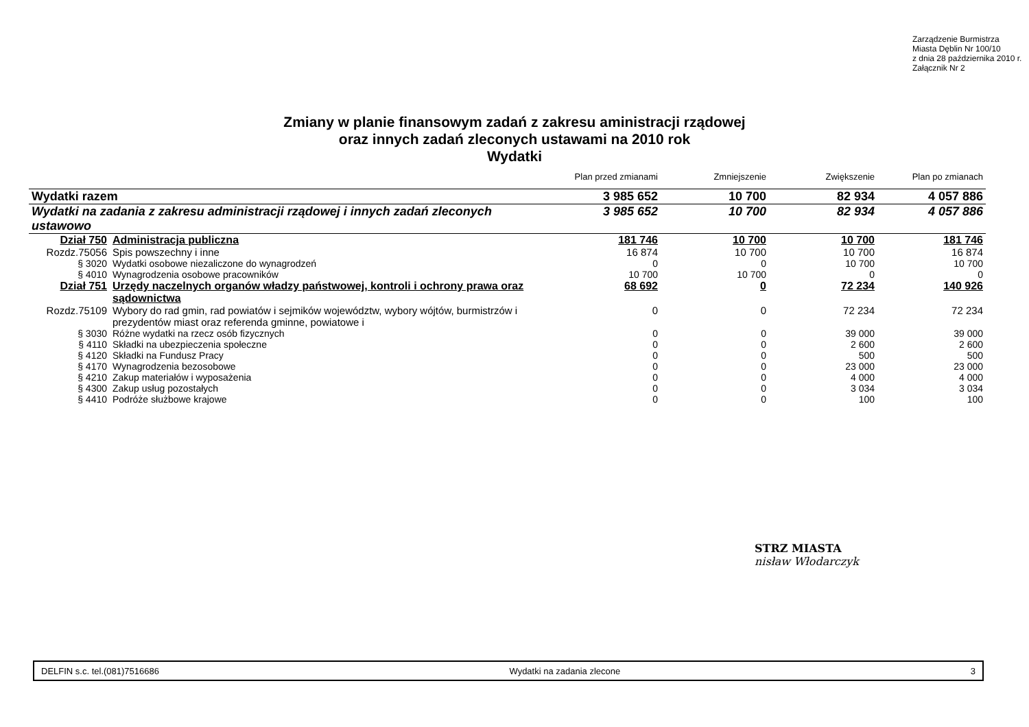Zarządzenie Burmistrza
Miasta Dęblin Nr 100/10
z dnia 28 października 2010 r.
Załącznik Nr 2
Zmiany w planie finansowym zadań z zakresu aministracji rządowej
oraz innych zadań zleconych ustawami na 2010 rok
Wydatki
| | | Plan przed zmianami | Zmniejszenie | Zwiększenie | Plan po zmianach |
| --- | --- | --- | --- | --- | --- |
| Wydatki razem | | 3 985 652 | 10 700 | 82 934 | 4 057 886 |
| Wydatki na zadania z zakresu administracji rządowej i innych zadań zleconych ustawowo | | 3 985 652 | 10 700 | 82 934 | 4 057 886 |
| Dział 750 | Administracja publiczna | 181 746 | 10 700 | 10 700 | 181 746 |
| Rozdz.75056 | Spis powszechny i inne | 16 874 | 10 700 | 10 700 | 16 874 |
| § 3020 | Wydatki osobowe niezaliczone do wynagrodzeń | 0 | 0 | 10 700 | 10 700 |
| § 4010 | Wynagrodzenia osobowe pracowników | 10 700 | 10 700 | 0 | 0 |
| Dział 751 | Urzędy naczelnych organów władzy państwowej, kontroli i ochrony prawa oraz sądownictwa | 68 692 | 0 | 72 234 | 140 926 |
| Rozdz.75109 | Wybory do rad gmin, rad powiatów i sejmików województw, wybory wójtów, burmistrzów i prezydentów miast oraz referenda gminne, powiatowe i | 0 | 0 | 72 234 | 72 234 |
| § 3030 | Różne wydatki na rzecz osób fizycznych | 0 | 0 | 39 000 | 39 000 |
| § 4110 | Składki na ubezpieczenia społeczne | 0 | 0 | 2 600 | 2 600 |
| § 4120 | Składki na Fundusz Pracy | 0 | 0 | 500 | 500 |
| § 4170 | Wynagrodzenia bezosobowe | 0 | 0 | 23 000 | 23 000 |
| § 4210 | Zakup materiałów i wyposażenia | 0 | 0 | 4 000 | 4 000 |
| § 4300 | Zakup usług pozostałych | 0 | 0 | 3 034 | 3 034 |
| § 4410 | Podróże służbowe krajowe | 0 | 0 | 100 | 100 |
STRZ MIASTA
nisław Włodarczyk
DELFIN s.c. tel.(081)7516686 Wydatki na zadania zlecone 3